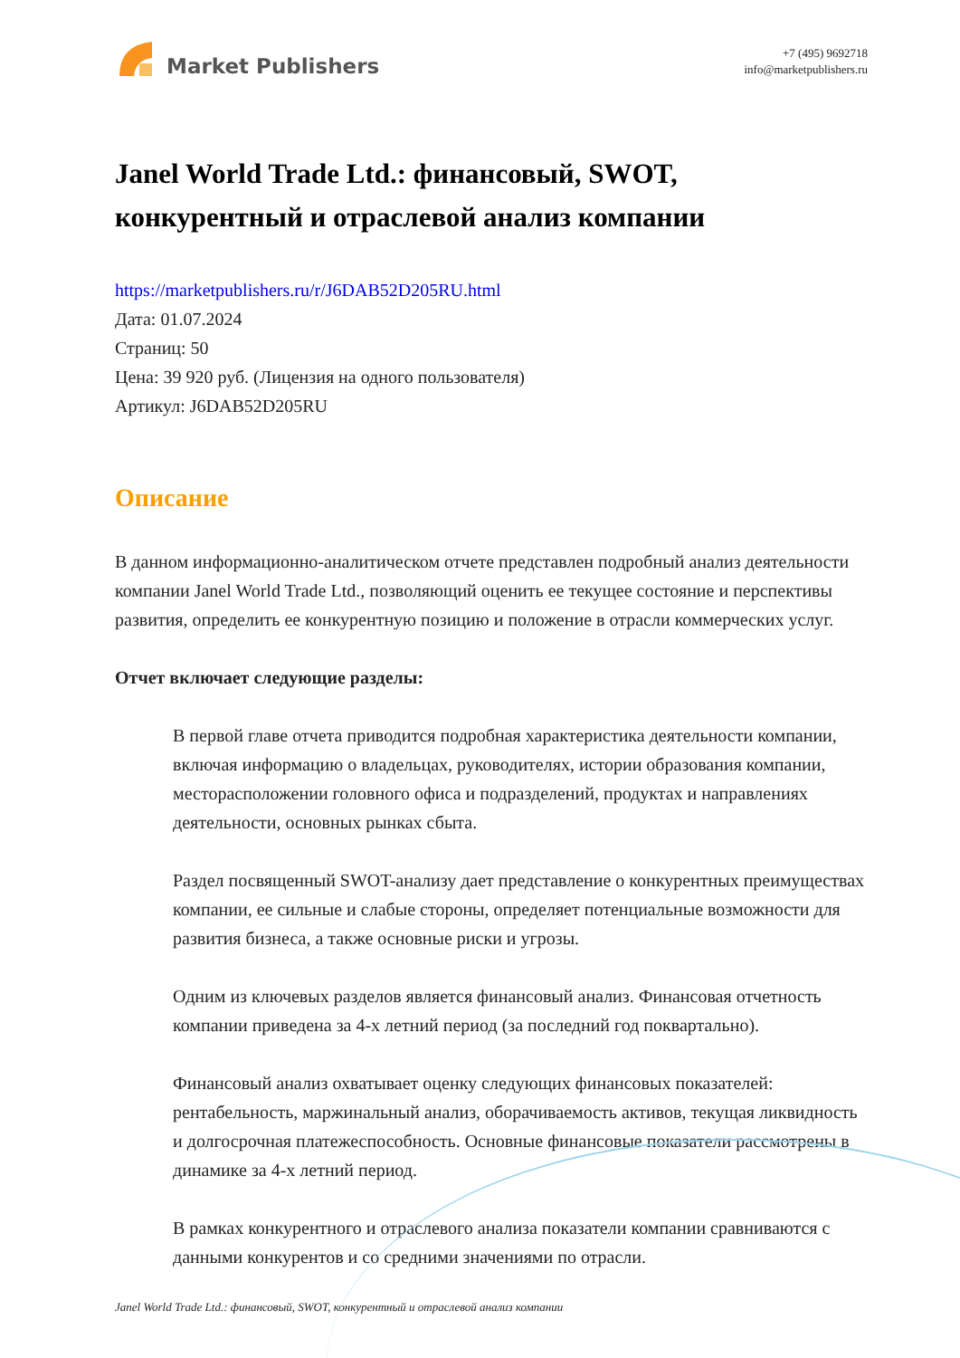Market Publishers
+7 (495) 9692718
info@marketpublishers.ru
Janel World Trade Ltd.: финансовый, SWOT, конкурентный и отраслевой анализ компании
https://marketpublishers.ru/r/J6DAB52D205RU.html
Дата: 01.07.2024
Страниц: 50
Цена: 39 920 руб. (Лицензия на одного пользователя)
Артикул: J6DAB52D205RU
Описание
В данном информационно-аналитическом отчете представлен подробный анализ деятельности компании Janel World Trade Ltd., позволяющий оценить ее текущее состояние и перспективы развития, определить ее конкурентную позицию и положение в отрасли коммерческих услуг.
Отчет включает следующие разделы:
В первой главе отчета приводится подробная характеристика деятельности компании, включая информацию о владельцах, руководителях, истории образования компании, месторасположении головного офиса и подразделений, продуктах и направлениях деятельности, основных рынках сбыта.
Раздел посвященный SWOT-анализу дает представление о конкурентных преимуществах компании, ее сильные и слабые стороны, определяет потенциальные возможности для развития бизнеса, а также основные риски и угрозы.
Одним из ключевых разделов является финансовый анализ. Финансовая отчетность компании приведена за 4-х летний период (за последний год поквартально).
Финансовый анализ охватывает оценку следующих финансовых показателей: рентабельность, маржинальный анализ, оборачиваемость активов, текущая ликвидность и долгосрочная платежеспособность. Основные финансовые показатели рассмотрены в динамике за 4-х летний период.
В рамках конкурентного и отраслевого анализа показатели компании сравниваются с данными конкурентов и со средними значениями по отрасли.
Janel World Trade Ltd.: финансовый, SWOT, конкурентный и отраслевой анализ компании